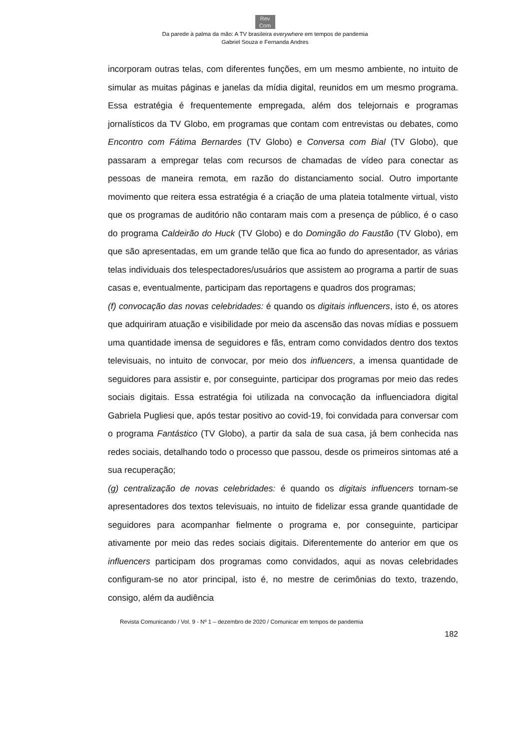Rev
Com
Da parede à palma da mão: A TV brasileira everywhere em tempos de pandemia
Gabriel Souza e Fernanda Andres
incorporam outras telas, com diferentes funções, em um mesmo ambiente, no intuito de simular as muitas páginas e janelas da mídia digital, reunidos em um mesmo programa. Essa estratégia é frequentemente empregada, além dos telejornais e programas jornalísticos da TV Globo, em programas que contam com entrevistas ou debates, como Encontro com Fátima Bernardes (TV Globo) e Conversa com Bial (TV Globo), que passaram a empregar telas com recursos de chamadas de vídeo para conectar as pessoas de maneira remota, em razão do distanciamento social. Outro importante movimento que reitera essa estratégia é a criação de uma plateia totalmente virtual, visto que os programas de auditório não contaram mais com a presença de público, é o caso do programa Caldeirão do Huck (TV Globo) e do Domingão do Faustão (TV Globo), em que são apresentadas, em um grande telão que fica ao fundo do apresentador, as várias telas individuais dos telespectadores/usuários que assistem ao programa a partir de suas casas e, eventualmente, participam das reportagens e quadros dos programas;
(f) convocação das novas celebridades: é quando os digitais influencers, isto é, os atores que adquiriram atuação e visibilidade por meio da ascensão das novas mídias e possuem uma quantidade imensa de seguidores e fãs, entram como convidados dentro dos textos televisuais, no intuito de convocar, por meio dos influencers, a imensa quantidade de seguidores para assistir e, por conseguinte, participar dos programas por meio das redes sociais digitais. Essa estratégia foi utilizada na convocação da influenciadora digital Gabriela Pugliesi que, após testar positivo ao covid-19, foi convidada para conversar com o programa Fantástico (TV Globo), a partir da sala de sua casa, já bem conhecida nas redes sociais, detalhando todo o processo que passou, desde os primeiros sintomas até a sua recuperação;
(g) centralização de novas celebridades: é quando os digitais influencers tornam-se apresentadores dos textos televisuais, no intuito de fidelizar essa grande quantidade de seguidores para acompanhar fielmente o programa e, por conseguinte, participar ativamente por meio das redes sociais digitais. Diferentemente do anterior em que os influencers participam dos programas como convidados, aqui as novas celebridades configuram-se no ator principal, isto é, no mestre de cerimônias do texto, trazendo, consigo, além da audiência
Revista Comunicando / Vol. 9 - Nº 1 – dezembro de 2020 / Comunicar em tempos de pandemia
182